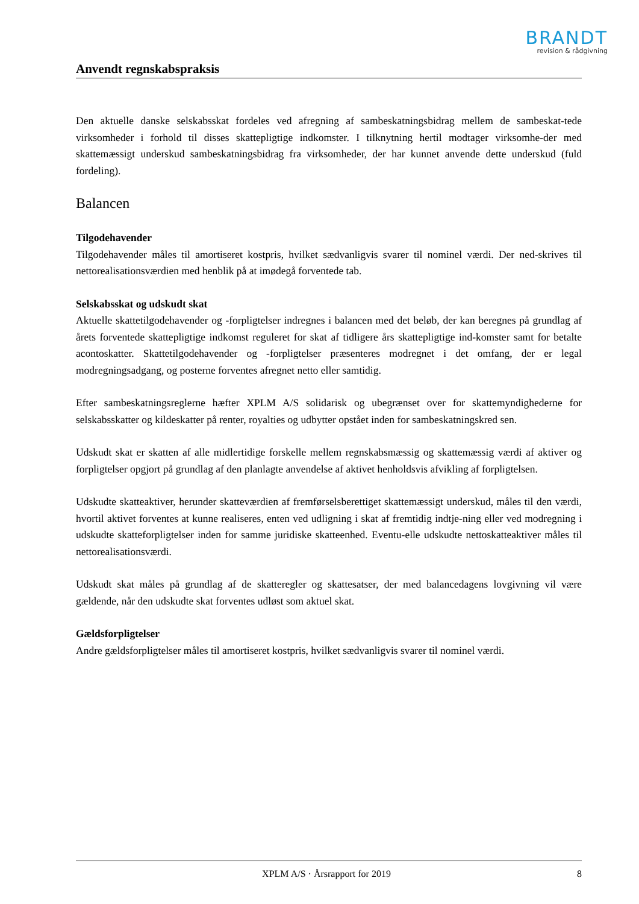BRANDT
revision & rådgivning
Anvendt regnskabspraksis
Den aktuelle danske selskabsskat fordeles ved afregning af sambeskatningsbidrag mellem de sambeskat-tede virksomheder i forhold til disses skattepligtige indkomster. I tilknytning hertil modtager virksomhe-der med skattemæssigt underskud sambeskatningsbidrag fra virksomheder, der har kunnet anvende dette underskud (fuld fordeling).
Balancen
Tilgodehavender
Tilgodehavender måles til amortiseret kostpris, hvilket sædvanligvis svarer til nominel værdi. Der ned-skrives til nettorealisationsværdien med henblik på at imødegå forventede tab.
Selskabsskat og udskudt skat
Aktuelle skattetilgodehavender og -forpligtelser indregnes i balancen med det beløb, der kan beregnes på grundlag af årets forventede skattepligtige indkomst reguleret for skat af tidligere års skattepligtige ind-komster samt for betalte acontoskatter. Skattetilgodehavender og -forpligtelser præsenteres modregnet i det omfang, der er legal modregningsadgang, og posterne forventes afregnet netto eller samtidig.
Efter sambeskatningsreglerne hæfter XPLM A/S solidarisk og ubegrænset over for skattemyndighederne for selskabsskatter og kildeskatter på renter, royalties og udbytter opstået inden for sambeskatningskred sen.
Udskudt skat er skatten af alle midlertidige forskelle mellem regnskabsmæssig og skattemæssig værdi af aktiver og forpligtelser opgjort på grundlag af den planlagte anvendelse af aktivet henholdsvis afvikling af forpligtelsen.
Udskudte skatteaktiver, herunder skatteværdien af fremførselsberettiget skattemæssigt underskud, måles til den værdi, hvortil aktivet forventes at kunne realiseres, enten ved udligning i skat af fremtidig indtje-ning eller ved modregning i udskudte skatteforpligtelser inden for samme juridiske skatteenhed. Eventu-elle udskudte nettoskatteaktiver måles til nettorealisationsværdi.
Udskudt skat måles på grundlag af de skatteregler og skattesatser, der med balancedagens lovgivning vil være gældende, når den udskudte skat forventes udløst som aktuel skat.
Gældsforpligtelser
Andre gældsforpligtelser måles til amortiseret kostpris, hvilket sædvanligvis svarer til nominel værdi.
XPLM A/S · Årsrapport for 2019 8